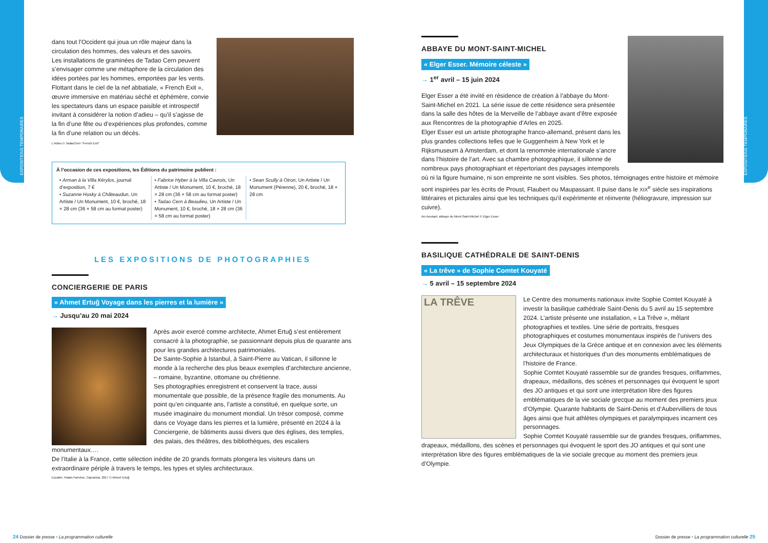EXPOSITIONS TEMPORAIRES
EXPOSITIONS TEMPORAIRES
dans tout l’Occident qui joua un rôle majeur dans la circulation des hommes, des valeurs et des savoirs.
Les installations de graminées de Tadao Cern peuvent s’envisager comme une métaphore de la circulation des idées portées par les hommes, emportées par les vents. Flottant dans le ciel de la nef abbatiale, « French Exit », œuvre immersive en matériau séché et éphémère, convie les spectateurs dans un espace paisible et introspectif invitant à considérer la notion d’adieu – qu’il s’agisse de la fin d’une fête ou d’expériences plus profondes, comme la fin d’une relation ou un décès.
L’Adieu © TadaoCern "French Exit"
À l’occasion de ces expositions, les Éditions du patrimoine publient :
• Arman à la Villa Kérylos, journal d’exposition, 7 €
• Suzanne Husky à Châteaudun, Un Artiste / Un Monument, 10 €, broché, 18 × 28 cm (36 × 58 cm au format poster)
• Fabrice Hyber à la Villa Cavrois, Un Artiste / Un Monument, 10 €, broché, 18 × 28 cm (36 × 58 cm au format poster)
• Tadao Cern à Beaulieu, Un Artiste / Un Monument, 10 €, broché, 18 × 28 cm (36 × 58 cm au format poster)
• Sean Scully à Oiron, Un Artiste / Un Monument (Pérenne), 20 €, broché, 18 × 28 cm
LES EXPOSITIONS DE PHOTOGRAPHIES
CONCIERGERIE DE PARIS
« Ahmet Ertuğ Voyage dans les pierres et la lumière »
→ Jusqu’au 20 mai 2024
Après avoir exercé comme architecte, Ahmet Ertuğ s’est entièrement consacré à la photographie, se passionnant depuis plus de quarante ans pour les grandes architectures patrimoniales.
De Sainte-Sophie à Istanbul, à Saint-Pierre au Vatican, il sillonne le monde à la recherche des plus beaux exemples d’architecture ancienne, – romaine, byzantine, ottomane ou chrétienne.
Ses photographies enregistrent et conservent la trace, aussi monumentale que possible, de la présence fragile des monuments. Au point qu’en cinquante ans, l’artiste a constitué, en quelque sorte, un musée imaginaire du monument mondial. Un trésor composé, comme dans ce Voyage dans les pierres et la lumière, présenté en 2024 à la Conciergerie, de bâtiments aussi divers que des églises, des temples, des palais, des théâtres, des bibliothèques, des escaliers monumentaux….
De l’Italie à la France, cette sélection inédite de 20 grands formats plongera les visiteurs dans un extraordinaire périple à travers le temps, les types et styles architecturaux.
Escalier, Palais Farnèse, Caprarola, 2017 © Ahmet Ertuğ
ABBAYE DU MONT-SAINT-MICHEL
« Elger Esser. Mémoire céleste »
→ 1<sup>er</sup> avril – 15 juin 2024
Elger Esser a été invité en résidence de création à l’abbaye du Mont-Saint-Michel en 2021. La série issue de cette résidence sera présentée dans la salle des hôtes de la Merveille de l’abbaye avant d’être exposée aux Rencontres de la photographie d’Arles en 2025.
Elger Esser est un artiste photographe franco-allemand, présent dans les plus grandes collections telles que le Guggenheim à New York et le Rijksmuseum à Amsterdam, et dont la renommée internationale s’ancre dans l’histoire de l’art. Avec sa chambre photographique, il sillonne de nombreux pays photographiant et répertoriant des paysages intemporels où ni la figure humaine, ni son empreinte ne sont visibles. Ses photos, témoignages entre histoire et mémoire sont inspirées par les écrits de Proust, Flaubert ou Maupassant. Il puise dans le XIX<sup>e</sup> siècle ses inspirations littéraires et picturales ainsi que les techniques qu’il expérimente et réinvente (héliogravure, impression sur cuivre).
Arc-boutant, abbaye du Mont-Saint-Michel © Elger Esser
BASILIQUE CATHÉDRALE DE SAINT-DENIS
« La trêve » de Sophie Comtet Kouyaté
→ 5 avril – 15 septembre 2024
LA TRÊVE
Le Centre des monuments nationaux invite Sophie Comtet Kouyaté à investir la basilique cathédrale Saint-Denis du 5 avril au 15 septembre 2024. L’artiste présente une installation, « La Trêve », mêlant photographies et textiles. Une série de portraits, fresques photographiques et costumes monumentaux inspirés de l’univers des Jeux Olympiques de la Grèce antique et en connexion avec les éléments architecturaux et historiques d’un des monuments emblématiques de l’histoire de France.
Sophie Comtet Kouyaté rassemble sur de grandes fresques, oriflammes, drapeaux, médaillons, des scènes et personnages qui évoquent le sport des JO antiques et qui sont une interprétation libre des figures emblématiques de la vie sociale grecque au moment des premiers jeux d’Olympie. Quarante habitants de Saint-Denis et d’Aubervilliers de tous âges ainsi que huit athlètes olympiques et paralympiques incarnent ces personnages.
Sophie Comtet Kouyaté rassemble sur de grandes fresques, oriflammes, drapeaux, médaillons, des scènes et personnages qui évoquent le sport des JO antiques et qui sont une interprétation libre des figures emblématiques de la vie sociale grecque au moment des premiers jeux d’Olympie.
24 Dossier de presse • La programmation culturelle
Dossier de presse • La programmation culturelle 25